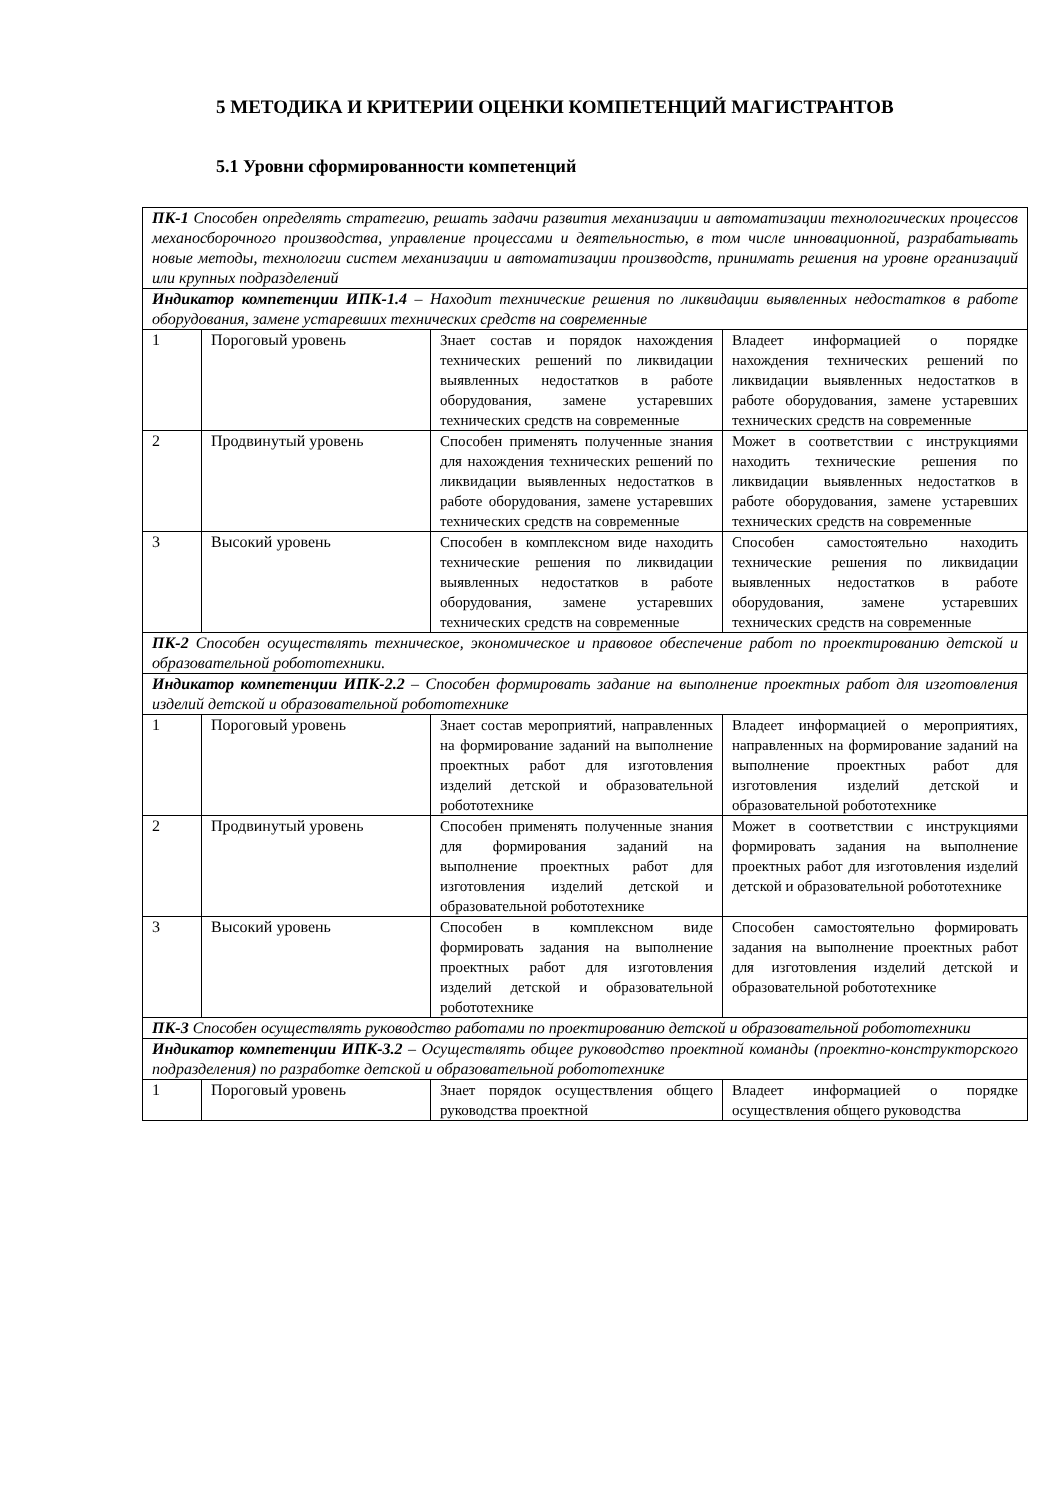5 МЕТОДИКА И КРИТЕРИИ ОЦЕНКИ КОМПЕТЕНЦИЙ МАГИСТРАНТОВ
5.1 Уровни сформированности компетенций
| ПК-1 Способен определять стратегию, решать задачи развития механизации и автоматизации технологических процессов механосборочного производства, управление процессами и деятельностью, в том числе инновационной, разрабатывать новые методы, технологии систем механизации и автоматизации производств, принимать решения на уровне организаций или крупных подразделений | | | |
| Индикатор компетенции ИПК-1.4 – Находит технические решения по ликвидации выявленных недостатков в работе оборудования, замене устаревших технических средств на современные | | | |
| 1 | Пороговый уровень | Знает состав и порядок нахождения технических решений по ликвидации выявленных недостатков в работе оборудования, замене устаревших технических средств на современные | Владеет информацией о порядке нахождения технических решений по ликвидации выявленных недостатков в работе оборудования, замене устаревших технических средств на современные |
| 2 | Продвинутый уровень | Способен применять полученные знания для нахождения технических решений по ликвидации выявленных недостатков в работе оборудования, замене устаревших технических средств на современные | Может в соответствии с инструкциями находить технические решения по ликвидации выявленных недостатков в работе оборудования, замене устаревших технических средств на современные |
| 3 | Высокий уровень | Способен в комплексном виде находить технические решения по ликвидации выявленных недостатков в работе оборудования, замене устаревших технических средств на современные | Способен самостоятельно находить технические решения по ликвидации выявленных недостатков в работе оборудования, замене устаревших технических средств на современные |
| ПК-2 Способен осуществлять техническое, экономическое и правовое обеспечение работ по проектированию детской и образовательной робототехники. | | | |
| Индикатор компетенции ИПК-2.2 – Способен формировать задание на выполнение проектных работ для изготовления изделий детской и образовательной робототехнике | | | |
| 1 | Пороговый уровень | Знает состав мероприятий, направленных на формирование заданий на выполнение проектных работ для изготовления изделий детской и образовательной робототехнике | Владеет информацией о мероприятиях, направленных на формирование заданий на выполнение проектных работ для изготовления изделий детской и образовательной робототехнике |
| 2 | Продвинутый уровень | Способен применять полученные знания для формирования заданий на выполнение проектных работ для изготовления изделий детской и образовательной робототехнике | Может в соответствии с инструкциями формировать задания на выполнение проектных работ для изготовления изделий детской и образовательной робототехнике |
| 3 | Высокий уровень | Способен в комплексном виде формировать задания на выполнение проектных работ для изготовления изделий детской и образовательной робототехнике | Способен самостоятельно формировать задания на выполнение проектных работ для изготовления изделий детской и образовательной робототехнике |
| ПК-3 Способен осуществлять руководство работами по проектированию детской и образовательной робототехники | | | |
| Индикатор компетенции ИПК-3.2 – Осуществлять общее руководство проектной команды (проектно-конструкторского подразделения) по разработке детской и образовательной робототехнике | | | |
| 1 | Пороговый уровень | Знает порядок осуществления общего руководства проектной | Владеет информацией о порядке осуществления общего руководства |